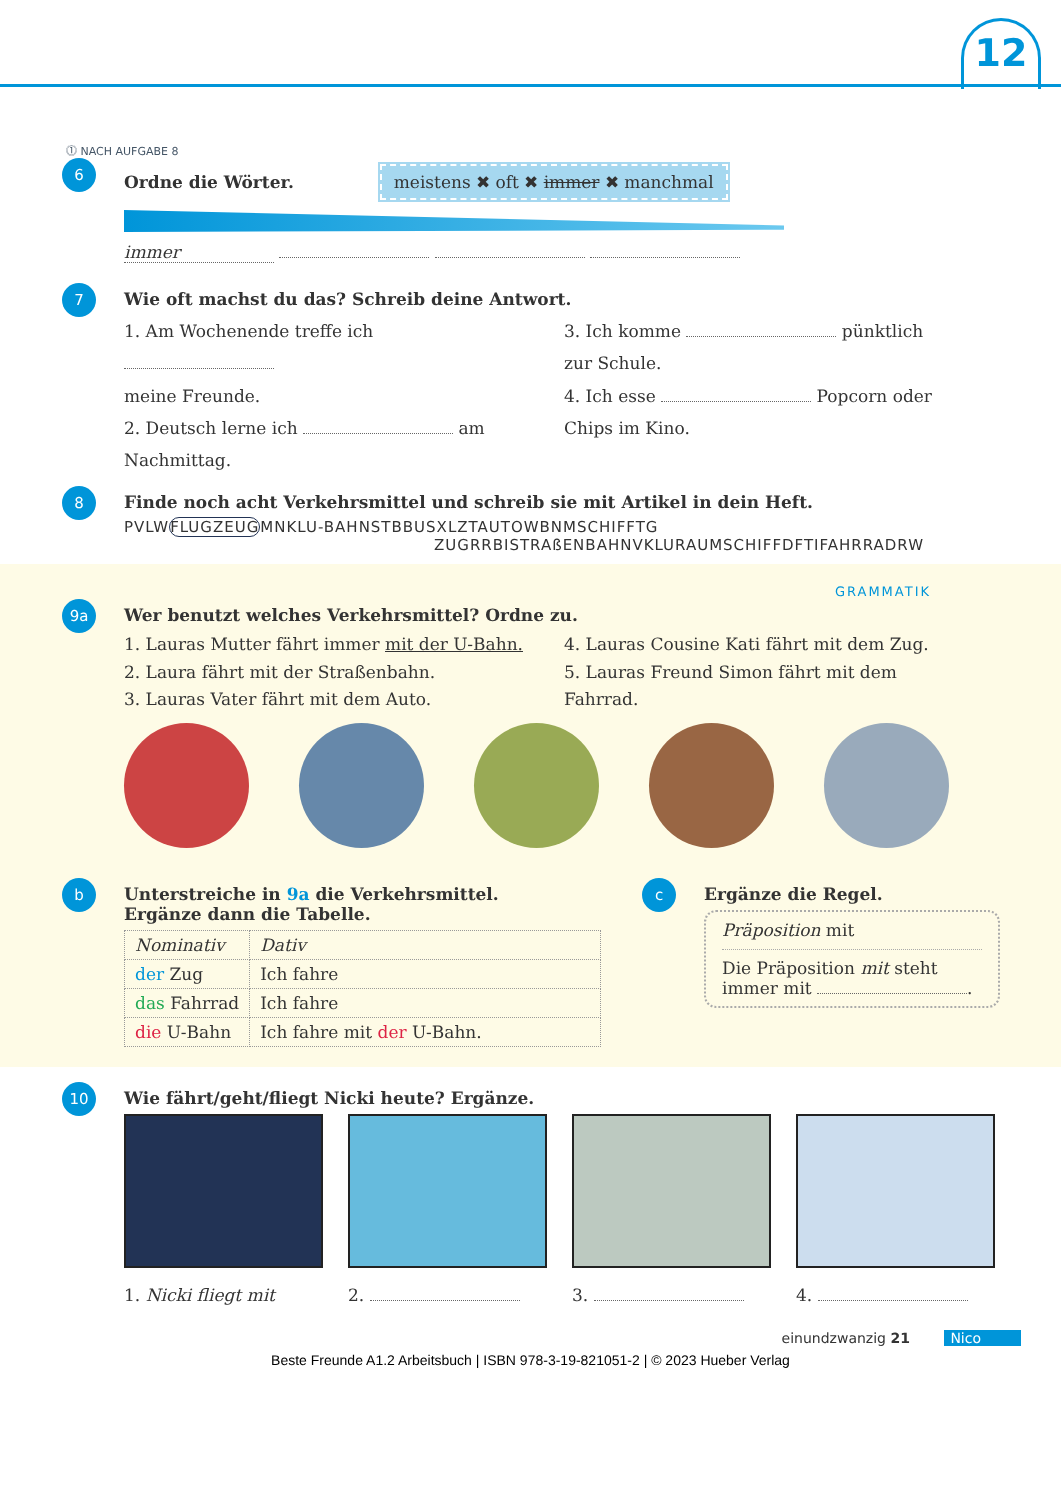12
⓵ NACH AUFGABE 8
6
Ordne die Wörter. meistens ✖ oft ✖ immer ✖ manchmal
immer
7
Wie oft machst du das? Schreib deine Antwort.
1. Am Wochenende treffe ich
meine Freunde.
2. Deutsch lerne ich am
Nachmittag.
3. Ich komme pünktlich
zur Schule.
4. Ich esse Popcorn oder
Chips im Kino.
8
Finde noch acht Verkehrsmittel und schreib sie mit Artikel in dein Heft.
PVLWFLUGZEUGMNKLU-BAHNSTBBUSXLZTAUTOWBNMSCHIFFTG
ZUGRRBISTRAßENBAHNVKLURAUMSCHIFFDFTIFAHRRADRW
GRAMMATIK
9a
Wer benutzt welches Verkehrsmittel? Ordne zu.
1. Lauras Mutter fährt immer mit der U-Bahn.
2. Laura fährt mit der Straßenbahn.
3. Lauras Vater fährt mit dem Auto.
4. Lauras Cousine Kati fährt mit dem Zug.
5. Lauras Freund Simon fährt mit dem
Fahrrad.
b
Unterstreiche in 9a die Verkehrsmittel.
Ergänze dann die Tabelle.
| Nominativ | Dativ |
| der Zug | Ich fahre |
| das Fahrrad | Ich fahre |
| die U-Bahn | Ich fahre mit der U-Bahn. |
c
Ergänze die Regel.
Präposition mit
Die Präposition mit steht immer mit .
10
Wie fährt/geht/fliegt Nicki heute? Ergänze.
1. Nicki fliegt mit 2. 3. 4.
einundzwanzig 21 Nico
Beste Freunde A1.2 Arbeitsbuch | ISBN 978-3-19-821051-2 | © 2023 Hueber Verlag